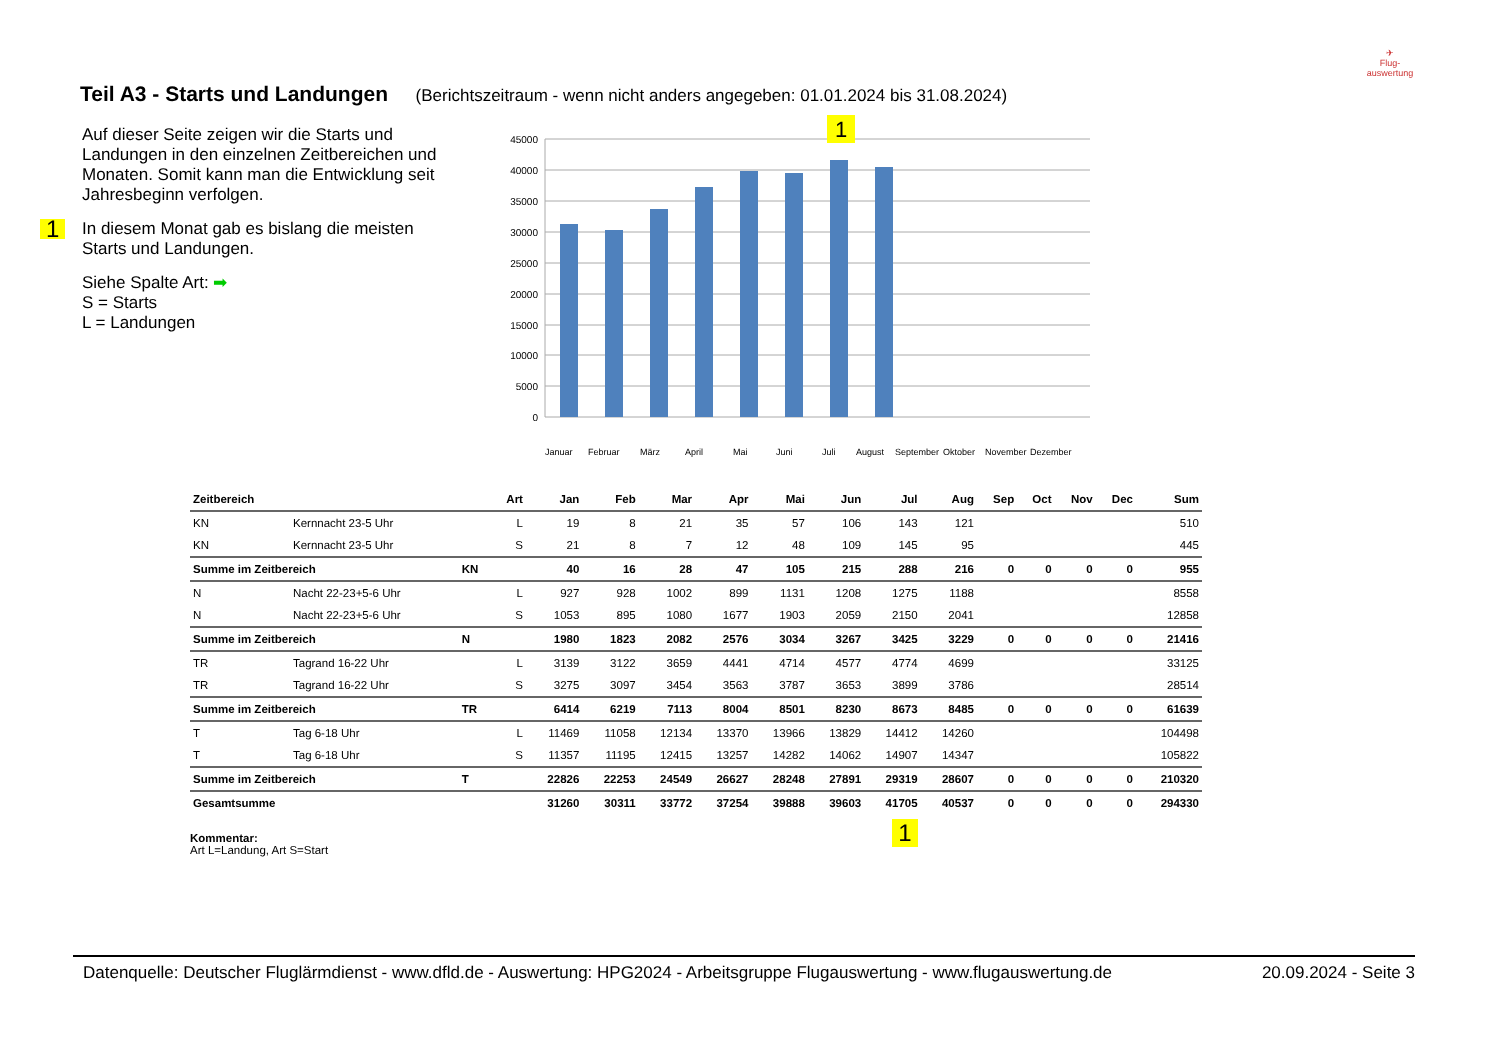Teil A3 - Starts und Landungen (Berichtszeitraum - wenn nicht anders angegeben: 01.01.2024 bis 31.08.2024)
✈
Flug-
auswertung
Auf dieser Seite zeigen wir die Starts und Landungen in den einzelnen Zeitbereichen und Monaten. Somit kann man die Entwicklung seit Jahresbeginn verfolgen.
1 In diesem Monat gab es bislang die meisten Starts und Landungen.
Siehe Spalte Art: ➡
S = Starts
L = Landungen
45000
40000
35000
30000
25000
20000
15000
10000
5000
0
1
Januar
Februar
März
April
Mai
Juni
Juli
August
September
Oktober
November
Dezember
| Zeitbereich | | | Art | Jan | Feb | Mar | Apr | Mai | Jun | Jul | Aug | Sep | Oct | Nov | Dec | Sum |
| --- | --- | --- | --- | --- | --- | --- | --- | --- | --- | --- | --- | --- | --- | --- | --- | --- |
| KN | Kernnacht 23-5 Uhr | | L | 19 | 8 | 21 | 35 | 57 | 106 | 143 | 121 | | | | | 510 |
| KN | Kernnacht 23-5 Uhr | | S | 21 | 8 | 7 | 12 | 48 | 109 | 145 | 95 | | | | | 445 |
| Summe im Zeitbereich | | KN | | 40 | 16 | 28 | 47 | 105 | 215 | 288 | 216 | 0 | 0 | 0 | 0 | 955 |
| N | Nacht 22-23+5-6 Uhr | | L | 927 | 928 | 1002 | 899 | 1131 | 1208 | 1275 | 1188 | | | | | 8558 |
| N | Nacht 22-23+5-6 Uhr | | S | 1053 | 895 | 1080 | 1677 | 1903 | 2059 | 2150 | 2041 | | | | | 12858 |
| Summe im Zeitbereich | | N | | 1980 | 1823 | 2082 | 2576 | 3034 | 3267 | 3425 | 3229 | 0 | 0 | 0 | 0 | 21416 |
| TR | Tagrand 16-22 Uhr | | L | 3139 | 3122 | 3659 | 4441 | 4714 | 4577 | 4774 | 4699 | | | | | 33125 |
| TR | Tagrand 16-22 Uhr | | S | 3275 | 3097 | 3454 | 3563 | 3787 | 3653 | 3899 | 3786 | | | | | 28514 |
| Summe im Zeitbereich | | TR | | 6414 | 6219 | 7113 | 8004 | 8501 | 8230 | 8673 | 8485 | 0 | 0 | 0 | 0 | 61639 |
| T | Tag 6-18 Uhr | | L | 11469 | 11058 | 12134 | 13370 | 13966 | 13829 | 14412 | 14260 | | | | | 104498 |
| T | Tag 6-18 Uhr | | S | 11357 | 11195 | 12415 | 13257 | 14282 | 14062 | 14907 | 14347 | | | | | 105822 |
| Summe im Zeitbereich | | T | | 22826 | 22253 | 24549 | 26627 | 28248 | 27891 | 29319 | 28607 | 0 | 0 | 0 | 0 | 210320 |
| Gesamtsumme | | | | 31260 | 30311 | 33772 | 37254 | 39888 | 39603 | 41705 | 40537 | 0 | 0 | 0 | 0 | 294330 |
| | | | | | | | | | | 1 | | | | | | |
Kommentar:
Art L=Landung, Art S=Start
Datenquelle: Deutscher Fluglärmdienst - www.dfld.de - Auswertung: HPG2024 - Arbeitsgruppe Flugauswertung - www.flugauswertung.de 20.09.2024 - Seite 3